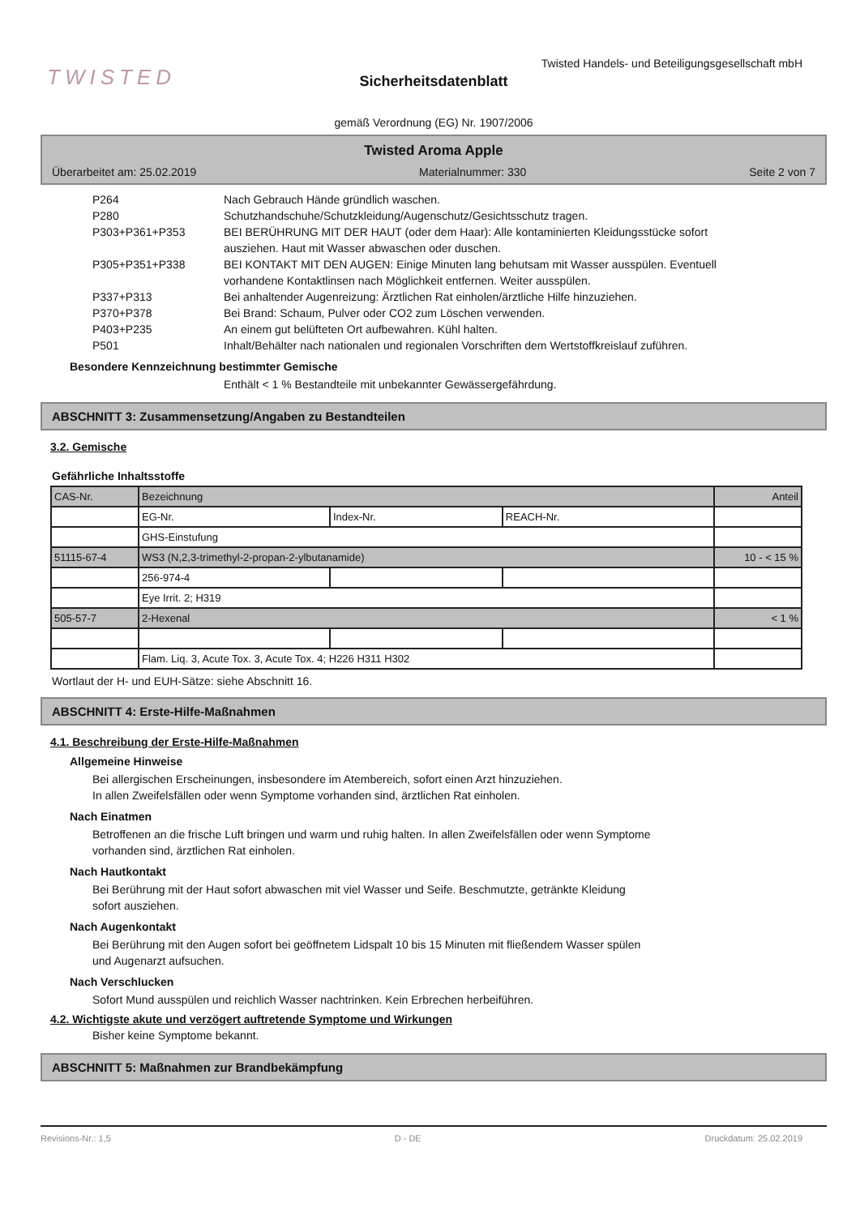TWISTED
Twisted Handels- und Beteiligungsgesellschaft mbH
Sicherheitsdatenblatt
gemäß Verordnung (EG) Nr. 1907/2006
Twisted Aroma Apple
Überarbeitet am: 25.02.2019 Materialnummer: 330 Seite 2 von 7
P264 Nach Gebrauch Hände gründlich waschen.
P280 Schutzhandschuhe/Schutzkleidung/Augenschutz/Gesichtsschutz tragen.
P303+P361+P353 BEI BERÜHRUNG MIT DER HAUT (oder dem Haar): Alle kontaminierten Kleidungsstücke sofort ausziehen. Haut mit Wasser abwaschen oder duschen.
P305+P351+P338 BEI KONTAKT MIT DEN AUGEN: Einige Minuten lang behutsam mit Wasser ausspülen. Eventuell vorhandene Kontaktlinsen nach Möglichkeit entfernen. Weiter ausspülen.
P337+P313 Bei anhaltender Augenreizung: Ärztlichen Rat einholen/ärztliche Hilfe hinzuziehen.
P370+P378 Bei Brand: Schaum, Pulver oder CO2 zum Löschen verwenden.
P403+P235 An einem gut belüfteten Ort aufbewahren. Kühl halten.
P501 Inhalt/Behälter nach nationalen und regionalen Vorschriften dem Wertstoffkreislauf zuführen.
Besondere Kennzeichnung bestimmter Gemische
Enthält < 1 % Bestandteile mit unbekannter Gewässergefährdung.
ABSCHNITT 3: Zusammensetzung/Angaben zu Bestandteilen
3.2. Gemische
Gefährliche Inhaltsstoffe
| CAS-Nr. | Bezeichnung | | | Anteil |
| | EG-Nr. | Index-Nr. | REACH-Nr. | |
| | GHS-Einstufung | | | |
| 51115-67-4 | WS3 (N,2,3-trimethyl-2-propan-2-ylbutanamide) | | | 10 - < 15 % |
| | 256-974-4 | | | |
| | Eye Irrit. 2; H319 | | | |
| 505-57-7 | 2-Hexenal | | | < 1 % |
| | Flam. Liq. 3, Acute Tox. 3, Acute Tox. 4; H226 H311 H302 | | | |
Wortlaut der H- und EUH-Sätze: siehe Abschnitt 16.
ABSCHNITT 4: Erste-Hilfe-Maßnahmen
4.1. Beschreibung der Erste-Hilfe-Maßnahmen
Allgemeine Hinweise
Bei allergischen Erscheinungen, insbesondere im Atembereich, sofort einen Arzt hinzuziehen.
In allen Zweifelsfällen oder wenn Symptome vorhanden sind, ärztlichen Rat einholen.
Nach Einatmen
Betroffenen an die frische Luft bringen und warm und ruhig halten. In allen Zweifelsfällen oder wenn Symptome
vorhanden sind, ärztlichen Rat einholen.
Nach Hautkontakt
Bei Berührung mit der Haut sofort abwaschen mit viel Wasser und Seife. Beschmutzte, getränkte Kleidung
sofort ausziehen.
Nach Augenkontakt
Bei Berührung mit den Augen sofort bei geöffnetem Lidspalt 10 bis 15 Minuten mit fließendem Wasser spülen
und Augenarzt aufsuchen.
Nach Verschlucken
Sofort Mund ausspülen und reichlich Wasser nachtrinken. Kein Erbrechen herbeiführen.
4.2. Wichtigste akute und verzögert auftretende Symptome und Wirkungen
Bisher keine Symptome bekannt.
ABSCHNITT 5: Maßnahmen zur Brandbekämpfung
Revisions-Nr.: 1,5 D - DE Druckdatum: 25.02.2019